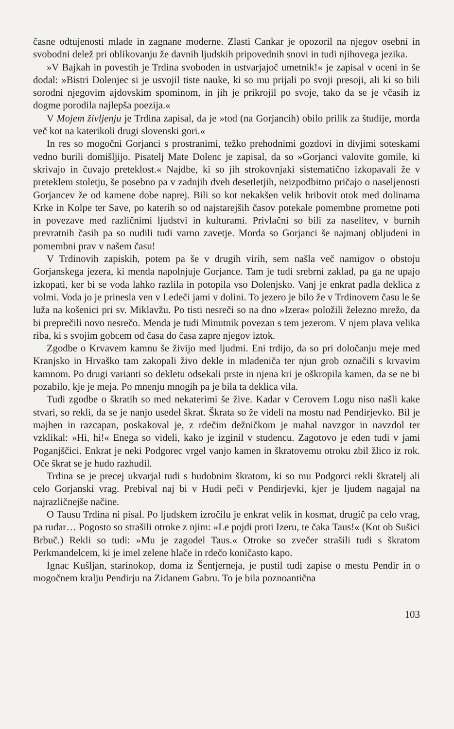časne odtujenosti mlade in zagnane moderne. Zlasti Cankar je opozoril na njegov osebni in svobodni delež pri oblikovanju že davnih ljudskih pripovednih snovi in tudi njihovega jezika.
»V Bajkah in povestih je Trdina svoboden in ustvarjajoč umetnik!« je zapisal v oceni in še dodal: »Bistri Dolenjec si je usvojil tiste nauke, ki so mu prijali po svoji presoji, ali ki so bili sorodni njegovim ajdovskim spominom, in jih je prikrojil po svoje, tako da se je včasih iz dogme porodila najlepša poezija.«
V Mojem življenju je Trdina zapisal, da je »tod (na Gorjancih) obilo prilik za študije, morda več kot na katerikoli drugi slovenski gori.«
In res so mogočni Gorjanci s prostranimi, težko prehodnimi gozdovi in divjimi soteskami vedno burili domišljijo. Pisatelj Mate Dolenc je zapisal, da so »Gorjanci valovite gomile, ki skrivajo in čuvajo preteklost.« Najdbe, ki so jih strokovnjaki sistematično izkopavali že v preteklem stoletju, še posebno pa v zadnjih dveh desetletjih, neizpodbitno pričajo o naseljenosti Gorjancev že od kamene dobe naprej. Bili so kot nekakšen velik hribovit otok med dolinama Krke in Kolpe ter Save, po katerih so od najstarejših časov potekale pomembne prometne poti in povezave med različnimi ljudstvi in kulturami. Privlačni so bili za naselitev, v burnih prevratnih časih pa so nudili tudi varno zavetje. Morda so Gorjanci še najmanj obljudeni in pomembni prav v našem času!
V Trdinovih zapiskih, potem pa še v drugih virih, sem našla več namigov o obstoju Gorjanskega jezera, ki menda napolnjuje Gorjance. Tam je tudi srebrni zaklad, pa ga ne upajo izkopati, ker bi se voda lahko razlila in potopila vso Dolenjsko. Vanj je enkrat padla deklica z volmi. Voda jo je prinesla ven v Ledeči jami v dolini. To jezero je bilo že v Trdinovem času le še luža na košenici pri sv. Miklavžu. Po tisti nesreči so na dno »Izera« položili železno mrežo, da bi preprečili novo nesrečo. Menda je tudi Minutnik povezan s tem jezerom. V njem plava velika riba, ki s svojim gobcem od časa do časa zapre njegov iztok.
Zgodbe o Krvavem kamnu še živijo med ljudmi. Eni trdijo, da so pri določanju meje med Kranjsko in Hrvaško tam zakopali živo dekle in mladeniča ter njun grob označili s krvavim kamnom. Po drugi varianti so dekletu odsekali prste in njena kri je oškropila kamen, da se ne bi pozabilo, kje je meja. Po mnenju mnogih pa je bila ta deklica vila.
Tudi zgodbe o škratih so med nekaterimi še žive. Kadar v Cerovem Logu niso našli kake stvari, so rekli, da se je nanjo usedel škrat. Škrata so že videli na mostu nad Pendirjevko. Bil je majhen in razcapan, poskakoval je, z rdečim dežničkom je mahal navzgor in navzdol ter vzklikal: »Hi, hi!« Enega so videli, kako je izginil v studencu. Zagotovo je eden tudi v jami Poganjščici. Enkrat je neki Podgorec vrgel vanjo kamen in škratovemu otroku zbil žlico iz rok. Oče škrat se je hudo razhudil.
Trdina se je precej ukvarjal tudi s hudobnim škratom, ki so mu Podgorci rekli škratelj ali celo Gorjanski vrag. Prebival naj bi v Hudi peči v Pendirjevki, kjer je ljudem nagajal na najrazličnejše načine.
O Tausu Trdina ni pisal. Po ljudskem izročilu je enkrat velik in kosmat, drugič pa celo vrag, pa rudar… Pogosto so strašili otroke z njim: »Le pojdi proti Izeru, te čaka Taus!« (Kot ob Sušici Brbuč.) Rekli so tudi: »Mu je zagodel Taus.« Otroke so zvečer strašili tudi s škratom Perkmandelcem, ki je imel zelene hlače in rdečo koničasto kapo.
Ignac Kušljan, starinokop, doma iz Šentjerneja, je pustil tudi zapise o mestu Pendir in o mogočnem kralju Pendirju na Zidanem Gabru. To je bila poznoantična
103